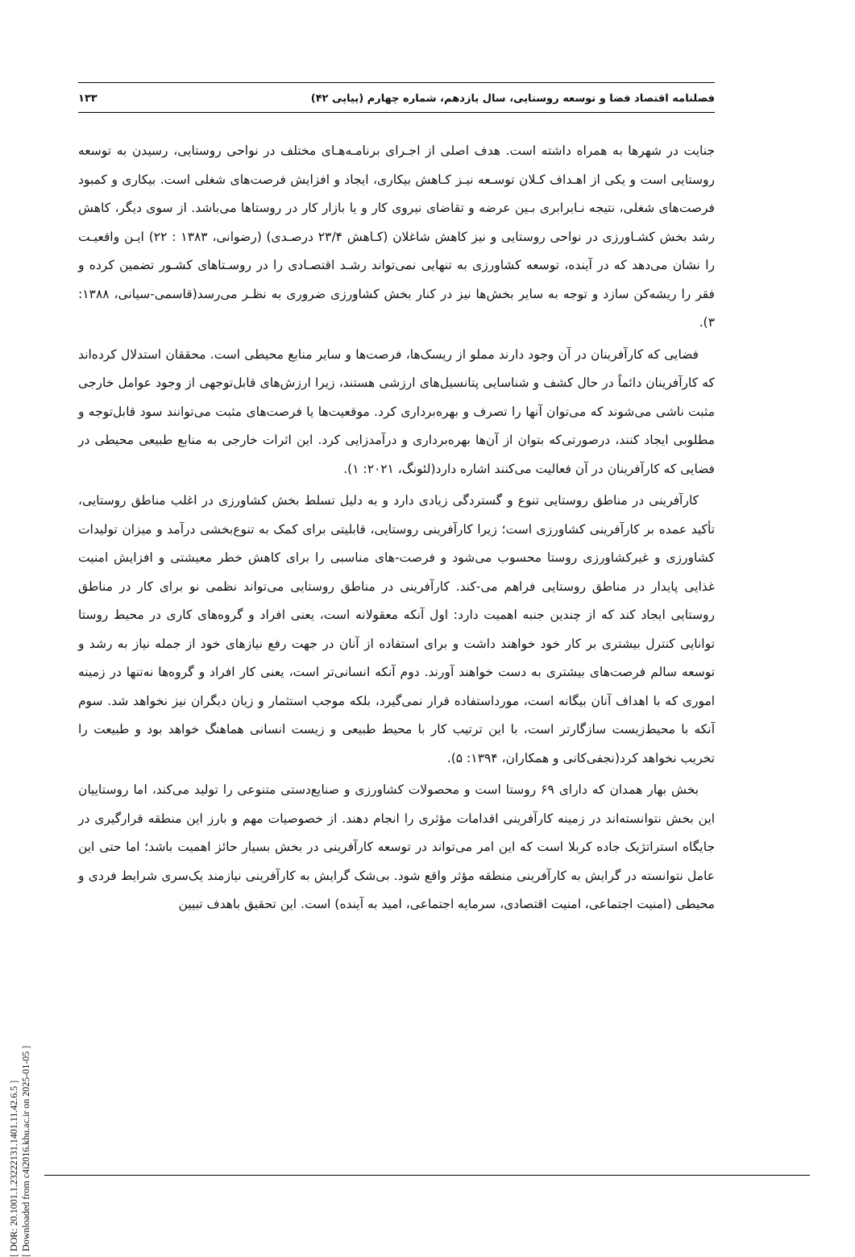فصلنامه اقتصاد فضا و توسعه روستایی، سال یازدهم، شماره چهارم (پیاپی ۴۲) ۱۳۳
جنایت در شهرها به همراه داشته است. هدف اصلی از اجـرای برنامـه‌هـای مختلف در نواحی روستایی، رسیدن به توسعه روستایی است و یکی از اهـداف کـلان توسـعه نیـز کـاهش بیکاری، ایجاد و افزایش فرصت‌های شغلی است. بیکاری و کمبود فرصت‌های شغلی، نتیجه نـابرابری بـین عرضه و تقاضای نیروی کار و یا بازار کار در روستاها می‌باشد. از سوی دیگر، کاهش رشد بخش کشـاورزی در نواحی روستایی و نیز کاهش شاغلان (کـاهش ۲۳/۴ درصـدی) (رضوانی، ۱۳۸۳ : ۲۲) ایـن واقعیـت را نشان می‌دهد که در آینده، توسعه کشاورزی به تنهایی نمی‌تواند رشـد اقتصـادی را در روسـتاهای کشـور تضمین کرده و فقر را ریشه‌کن سازد و توجه به سایر بخش‌ها نیز در کنار بخش کشاورزی ضروری به نظـر می‌رسد(قاسمی-سیانی، ۱۳۸۸: ۳).
فضایی که کارآفرینان در آن وجود دارند مملو از ریسک‌ها، فرصت‌ها و سایر منابع محیطی است. محققان استدلال کرده‌اند که کارآفرینان دائماً در حال کشف و شناسایی پتانسیل‌های ارزشی هستند، زیرا ارزش‌های قابل‌توجهی از وجود عوامل خارجی مثبت ناشی می‌شوند که می‌توان آنها را تصرف و بهره‌برداری کرد. موقعیت‌ها یا فرصت‌های مثبت می‌توانند سود قابل‌توجه و مطلوبی ایجاد کنند، درصورتی‌که بتوان از آن‌ها بهره‌برداری و درآمدزایی کرد. این اثرات خارجی به منابع طبیعی محیطی در فضایی که کارآفرینان در آن فعالیت می‌کنند اشاره دارد(لئونگ، ۲۰۲۱: ۱).
کارآفرینی در مناطق روستایی تنوع و گستردگی زیادی دارد و به دلیل تسلط بخش کشاورزی در اغلب مناطق روستایی، تأکید عمده بر کارآفرینی کشاورزی است؛ زیرا کارآفرینی روستایی، قابلیتی برای کمک به تنوع‌بخشی درآمد و میزان تولیدات کشاورزی و غیرکشاورزی روستا محسوب می‌شود و فرصت-های مناسبی را برای کاهش خطر معیشتی و افزایش امنیت غذایی پایدار در مناطق روستایی فراهم می-کند. کارآفرینی در مناطق روستایی می‌تواند نظمی نو برای کار در مناطق روستایی ایجاد کند که از چندین جنبه اهمیت دارد: اول آنکه معقولانه است، یعنی افراد و گروه‌های کاری در محیط روستا توانایی کنترل بیشتری بر کار خود خواهند داشت و برای استفاده از آنان در جهت رفع نیازهای خود از جمله نیاز به رشد و توسعه سالم فرصت‌های بیشتری به دست خواهند آورند. دوم آنکه انسانی‌تر است، یعنی کار افراد و گروه‌ها نه‌تنها در زمینه اموری که با اهداف آنان بیگانه است، مورداستفاده قرار نمی‌گیرد، بلکه موجب استثمار و زیان دیگران نیز نخواهد شد. سوم آنکه با محیط‌زیست سازگارتر است، با این ترتیب کار با محیط طبیعی و زیست انسانی هماهنگ خواهد بود و طبیعت را تخریب نخواهد کرد(نجفی‌کانی و همکاران، ۱۳۹۴: ۵).
بخش بهار همدان که دارای ۶۹ روستا است و محصولات کشاورزی و صنایع‌دستی متنوعی را تولید می‌کند، اما روستاییان این بخش نتوانسته‌اند در زمینه کارآفرینی اقدامات مؤثری را انجام دهند. از خصوصیات مهم و بارز این منطقه قرارگیری در جایگاه استراتژیک جاده کربلا است که این امر می‌تواند در توسعه کارآفرینی در بخش بسیار حائز اهمیت باشد؛ اما حتی این عامل نتوانسته در گرایش به کارآفرینی منطقه مؤثر واقع شود. بی‌شک گرایش به کارآفرینی نیازمند یک‌سری شرایط فردی و محیطی (امنیت اجتماعی، امنیت اقتصادی، سرمایه اجتماعی، امید به آینده) است. این تحقیق باهدف تبیین
[ DOR: 20.1001.1.23222131.1401.11.42.6.5 ]
[ Downloaded from c4i2016.khu.ac.ir on 2025-01-05 ]